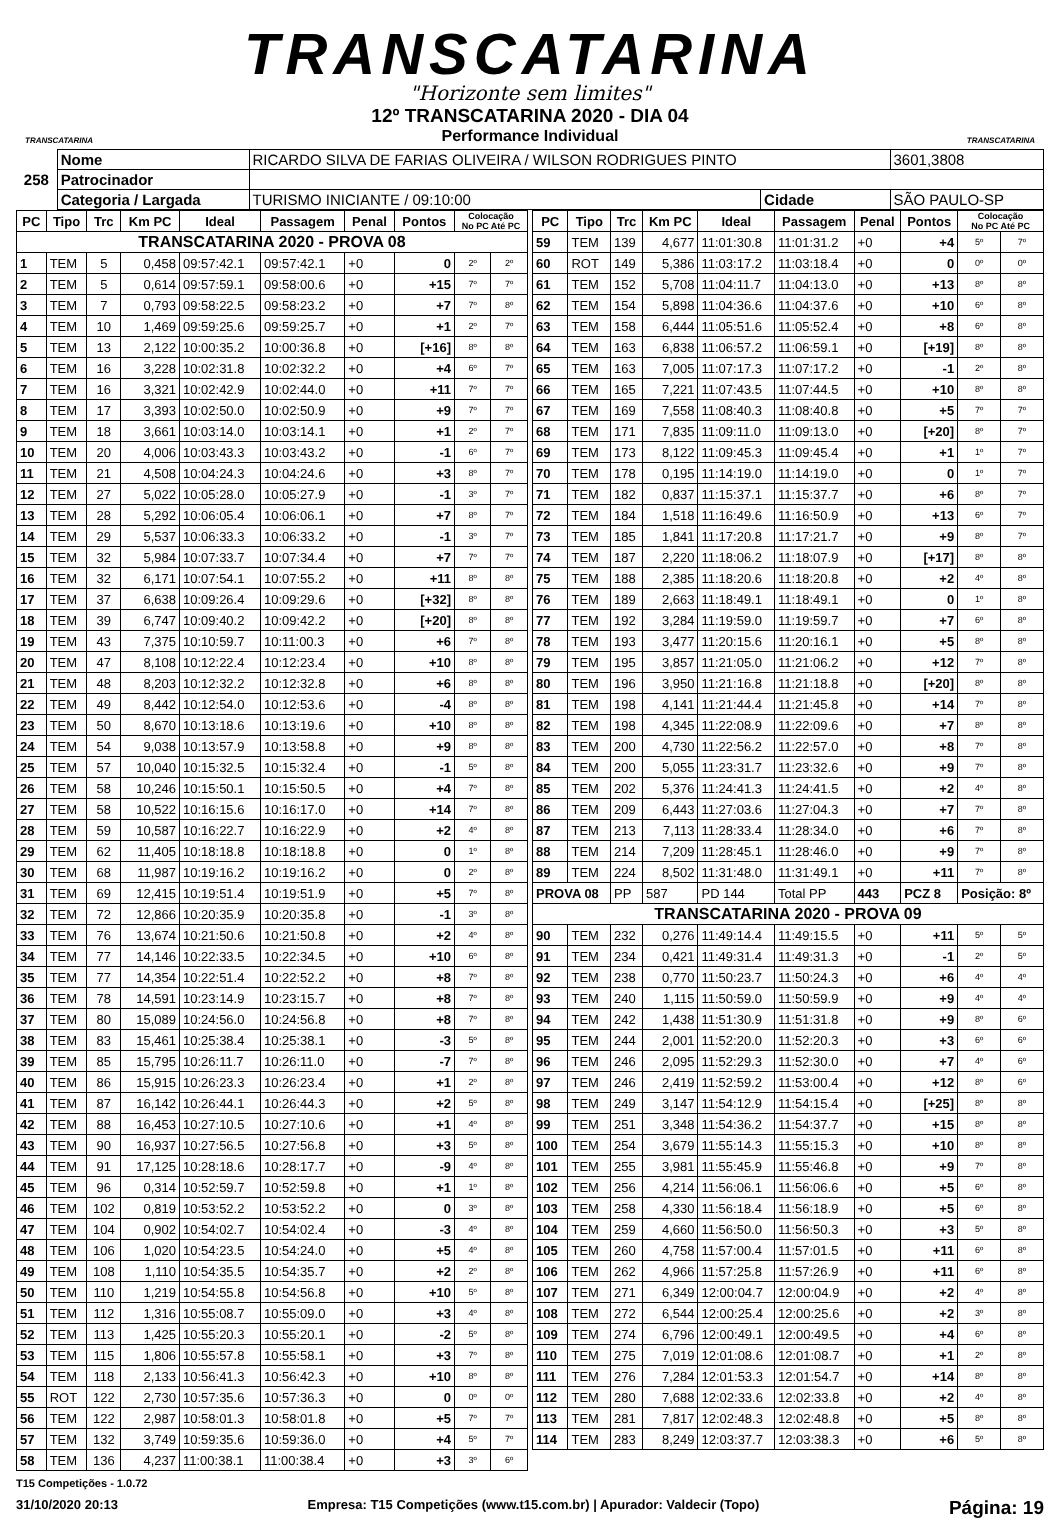TRANSCATARINA
"Horizonte sem limites"
TRANSCATARINA
12º TRANSCATARINA 2020 - DIA 04
Performance Individual
TRANSCATARINA
| 258 | Nome | RICARDO SILVA DE FARIAS OLIVEIRA / WILSON RODRIGUES PINTO | | | 3601,3808 |
| | Patrocinador | | | | |
| | Categoria / Largada | TURISMO INICIANTE / 09:10:00 | Cidade | SÃO PAULO-SP | |
| PC | Tipo | Trc | Km PC | Ideal | Passagem | Penal | Pontos | Colocação No PC Até PC | |
| --- | --- | --- | --- | --- | --- | --- | --- | --- | --- |
| TRANSCATARINA 2020 - PROVA 08 | | | | | | | | | |
| 1 | TEM | 5 | 0,458 | 09:57:42.1 | 09:57:42.1 | +0 | 0 | 2º | 2º |
| 2 | TEM | 5 | 0,614 | 09:57:59.1 | 09:58:00.6 | +0 | +15 | 7º | 7º |
| 3 | TEM | 7 | 0,793 | 09:58:22.5 | 09:58:23.2 | +0 | +7 | 7º | 8º |
| 4 | TEM | 10 | 1,469 | 09:59:25.6 | 09:59:25.7 | +0 | +1 | 2º | 7º |
| 5 | TEM | 13 | 2,122 | 10:00:35.2 | 10:00:36.8 | +0 | [+16] | 8º | 8º |
| 6 | TEM | 16 | 3,228 | 10:02:31.8 | 10:02:32.2 | +0 | +4 | 6º | 7º |
| 7 | TEM | 16 | 3,321 | 10:02:42.9 | 10:02:44.0 | +0 | +11 | 7º | 7º |
| 8 | TEM | 17 | 3,393 | 10:02:50.0 | 10:02:50.9 | +0 | +9 | 7º | 7º |
| 9 | TEM | 18 | 3,661 | 10:03:14.0 | 10:03:14.1 | +0 | +1 | 2º | 7º |
| 10 | TEM | 20 | 4,006 | 10:03:43.3 | 10:03:43.2 | +0 | -1 | 6º | 7º |
| 11 | TEM | 21 | 4,508 | 10:04:24.3 | 10:04:24.6 | +0 | +3 | 8º | 7º |
| 12 | TEM | 27 | 5,022 | 10:05:28.0 | 10:05:27.9 | +0 | -1 | 3º | 7º |
| 13 | TEM | 28 | 5,292 | 10:06:05.4 | 10:06:06.1 | +0 | +7 | 8º | 7º |
| 14 | TEM | 29 | 5,537 | 10:06:33.3 | 10:06:33.2 | +0 | -1 | 3º | 7º |
| 15 | TEM | 32 | 5,984 | 10:07:33.7 | 10:07:34.4 | +0 | +7 | 7º | 7º |
| 16 | TEM | 32 | 6,171 | 10:07:54.1 | 10:07:55.2 | +0 | +11 | 8º | 8º |
| 17 | TEM | 37 | 6,638 | 10:09:26.4 | 10:09:29.6 | +0 | [+32] | 8º | 8º |
| 18 | TEM | 39 | 6,747 | 10:09:40.2 | 10:09:42.2 | +0 | [+20] | 8º | 8º |
| 19 | TEM | 43 | 7,375 | 10:10:59.7 | 10:11:00.3 | +0 | +6 | 7º | 8º |
| 20 | TEM | 47 | 8,108 | 10:12:22.4 | 10:12:23.4 | +0 | +10 | 8º | 8º |
| 21 | TEM | 48 | 8,203 | 10:12:32.2 | 10:12:32.8 | +0 | +6 | 8º | 8º |
| 22 | TEM | 49 | 8,442 | 10:12:54.0 | 10:12:53.6 | +0 | -4 | 8º | 8º |
| 23 | TEM | 50 | 8,670 | 10:13:18.6 | 10:13:19.6 | +0 | +10 | 8º | 8º |
| 24 | TEM | 54 | 9,038 | 10:13:57.9 | 10:13:58.8 | +0 | +9 | 8º | 8º |
| 25 | TEM | 57 | 10,040 | 10:15:32.5 | 10:15:32.4 | +0 | -1 | 5º | 8º |
| 26 | TEM | 58 | 10,246 | 10:15:50.1 | 10:15:50.5 | +0 | +4 | 7º | 8º |
| 27 | TEM | 58 | 10,522 | 10:16:15.6 | 10:16:17.0 | +0 | +14 | 7º | 8º |
| 28 | TEM | 59 | 10,587 | 10:16:22.7 | 10:16:22.9 | +0 | +2 | 4º | 8º |
| 29 | TEM | 62 | 11,405 | 10:18:18.8 | 10:18:18.8 | +0 | 0 | 1º | 8º |
| 30 | TEM | 68 | 11,987 | 10:19:16.2 | 10:19:16.2 | +0 | 0 | 2º | 8º |
| 31 | TEM | 69 | 12,415 | 10:19:51.4 | 10:19:51.9 | +0 | +5 | 7º | 8º |
| 32 | TEM | 72 | 12,866 | 10:20:35.9 | 10:20:35.8 | +0 | -1 | 3º | 8º |
| 33 | TEM | 76 | 13,674 | 10:21:50.6 | 10:21:50.8 | +0 | +2 | 4º | 8º |
| 34 | TEM | 77 | 14,146 | 10:22:33.5 | 10:22:34.5 | +0 | +10 | 6º | 8º |
| 35 | TEM | 77 | 14,354 | 10:22:51.4 | 10:22:52.2 | +0 | +8 | 7º | 8º |
| 36 | TEM | 78 | 14,591 | 10:23:14.9 | 10:23:15.7 | +0 | +8 | 7º | 8º |
| 37 | TEM | 80 | 15,089 | 10:24:56.0 | 10:24:56.8 | +0 | +8 | 7º | 8º |
| 38 | TEM | 83 | 15,461 | 10:25:38.4 | 10:25:38.1 | +0 | -3 | 5º | 8º |
| 39 | TEM | 85 | 15,795 | 10:26:11.7 | 10:26:11.0 | +0 | -7 | 7º | 8º |
| 40 | TEM | 86 | 15,915 | 10:26:23.3 | 10:26:23.4 | +0 | +1 | 2º | 8º |
| 41 | TEM | 87 | 16,142 | 10:26:44.1 | 10:26:44.3 | +0 | +2 | 5º | 8º |
| 42 | TEM | 88 | 16,453 | 10:27:10.5 | 10:27:10.6 | +0 | +1 | 4º | 8º |
| 43 | TEM | 90 | 16,937 | 10:27:56.5 | 10:27:56.8 | +0 | +3 | 5º | 8º |
| 44 | TEM | 91 | 17,125 | 10:28:18.6 | 10:28:17.7 | +0 | -9 | 4º | 8º |
| 45 | TEM | 96 | 0,314 | 10:52:59.7 | 10:52:59.8 | +0 | +1 | 1º | 8º |
| 46 | TEM | 102 | 0,819 | 10:53:52.2 | 10:53:52.2 | +0 | 0 | 3º | 8º |
| 47 | TEM | 104 | 0,902 | 10:54:02.7 | 10:54:02.4 | +0 | -3 | 4º | 8º |
| 48 | TEM | 106 | 1,020 | 10:54:23.5 | 10:54:24.0 | +0 | +5 | 4º | 8º |
| 49 | TEM | 108 | 1,110 | 10:54:35.5 | 10:54:35.7 | +0 | +2 | 2º | 8º |
| 50 | TEM | 110 | 1,219 | 10:54:55.8 | 10:54:56.8 | +0 | +10 | 5º | 8º |
| 51 | TEM | 112 | 1,316 | 10:55:08.7 | 10:55:09.0 | +0 | +3 | 4º | 8º |
| 52 | TEM | 113 | 1,425 | 10:55:20.3 | 10:55:20.1 | +0 | -2 | 5º | 8º |
| 53 | TEM | 115 | 1,806 | 10:55:57.8 | 10:55:58.1 | +0 | +3 | 7º | 8º |
| 54 | TEM | 118 | 2,133 | 10:56:41.3 | 10:56:42.3 | +0 | +10 | 8º | 8º |
| 55 | ROT | 122 | 2,730 | 10:57:35.6 | 10:57:36.3 | +0 | 0 | 0º | 0º |
| 56 | TEM | 122 | 2,987 | 10:58:01.3 | 10:58:01.8 | +0 | +5 | 7º | 7º |
| 57 | TEM | 132 | 3,749 | 10:59:35.6 | 10:59:36.0 | +0 | +4 | 5º | 7º |
| 58 | TEM | 136 | 4,237 | 11:00:38.1 | 11:00:38.4 | +0 | +3 | 3º | 6º |
| PC | Tipo | Trc | Km PC | Ideal | Passagem | Penal | Pontos | Colocação No PC Até PC | |
| --- | --- | --- | --- | --- | --- | --- | --- | --- | --- |
| 59 | TEM | 139 | 4,677 | 11:01:30.8 | 11:01:31.2 | +0 | +4 | 5º | 7º |
| 60 | ROT | 149 | 5,386 | 11:03:17.2 | 11:03:18.4 | +0 | 0 | 0º | 0º |
| 61 | TEM | 152 | 5,708 | 11:04:11.7 | 11:04:13.0 | +0 | +13 | 8º | 8º |
| 62 | TEM | 154 | 5,898 | 11:04:36.6 | 11:04:37.6 | +0 | +10 | 6º | 8º |
| 63 | TEM | 158 | 6,444 | 11:05:51.6 | 11:05:52.4 | +0 | +8 | 6º | 8º |
| 64 | TEM | 163 | 6,838 | 11:06:57.2 | 11:06:59.1 | +0 | [+19] | 8º | 8º |
| 65 | TEM | 163 | 7,005 | 11:07:17.3 | 11:07:17.2 | +0 | -1 | 2º | 8º |
| 66 | TEM | 165 | 7,221 | 11:07:43.5 | 11:07:44.5 | +0 | +10 | 8º | 8º |
| 67 | TEM | 169 | 7,558 | 11:08:40.3 | 11:08:40.8 | +0 | +5 | 7º | 7º |
| 68 | TEM | 171 | 7,835 | 11:09:11.0 | 11:09:13.0 | +0 | [+20] | 8º | 7º |
| 69 | TEM | 173 | 8,122 | 11:09:45.3 | 11:09:45.4 | +0 | +1 | 1º | 7º |
| 70 | TEM | 178 | 0,195 | 11:14:19.0 | 11:14:19.0 | +0 | 0 | 1º | 7º |
| 71 | TEM | 182 | 0,837 | 11:15:37.1 | 11:15:37.7 | +0 | +6 | 8º | 7º |
| 72 | TEM | 184 | 1,518 | 11:16:49.6 | 11:16:50.9 | +0 | +13 | 6º | 7º |
| 73 | TEM | 185 | 1,841 | 11:17:20.8 | 11:17:21.7 | +0 | +9 | 8º | 7º |
| 74 | TEM | 187 | 2,220 | 11:18:06.2 | 11:18:07.9 | +0 | [+17] | 8º | 8º |
| 75 | TEM | 188 | 2,385 | 11:18:20.6 | 11:18:20.8 | +0 | +2 | 4º | 8º |
| 76 | TEM | 189 | 2,663 | 11:18:49.1 | 11:18:49.1 | +0 | 0 | 1º | 8º |
| 77 | TEM | 192 | 3,284 | 11:19:59.0 | 11:19:59.7 | +0 | +7 | 6º | 8º |
| 78 | TEM | 193 | 3,477 | 11:20:15.6 | 11:20:16.1 | +0 | +5 | 8º | 8º |
| 79 | TEM | 195 | 3,857 | 11:21:05.0 | 11:21:06.2 | +0 | +12 | 7º | 8º |
| 80 | TEM | 196 | 3,950 | 11:21:16.8 | 11:21:18.8 | +0 | [+20] | 8º | 8º |
| 81 | TEM | 198 | 4,141 | 11:21:44.4 | 11:21:45.8 | +0 | +14 | 7º | 8º |
| 82 | TEM | 198 | 4,345 | 11:22:08.9 | 11:22:09.6 | +0 | +7 | 8º | 8º |
| 83 | TEM | 200 | 4,730 | 11:22:56.2 | 11:22:57.0 | +0 | +8 | 7º | 8º |
| 84 | TEM | 200 | 5,055 | 11:23:31.7 | 11:23:32.6 | +0 | +9 | 7º | 8º |
| 85 | TEM | 202 | 5,376 | 11:24:41.3 | 11:24:41.5 | +0 | +2 | 4º | 8º |
| 86 | TEM | 209 | 6,443 | 11:27:03.6 | 11:27:04.3 | +0 | +7 | 7º | 8º |
| 87 | TEM | 213 | 7,113 | 11:28:33.4 | 11:28:34.0 | +0 | +6 | 7º | 8º |
| 88 | TEM | 214 | 7,209 | 11:28:45.1 | 11:28:46.0 | +0 | +9 | 7º | 8º |
| 89 | TEM | 224 | 8,502 | 11:31:48.0 | 11:31:49.1 | +0 | +11 | 7º | 8º |
| PROVA 08 | | PP | 587 | PD 144 | Total PP | 443 | PCZ 8 | Posição: 8º | |
| TRANSCATARINA 2020 - PROVA 09 | | | | | | | | | |
| 90 | TEM | 232 | 0,276 | 11:49:14.4 | 11:49:15.5 | +0 | +11 | 5º | 5º |
| 91 | TEM | 234 | 0,421 | 11:49:31.4 | 11:49:31.3 | +0 | -1 | 2º | 5º |
| 92 | TEM | 238 | 0,770 | 11:50:23.7 | 11:50:24.3 | +0 | +6 | 4º | 4º |
| 93 | TEM | 240 | 1,115 | 11:50:59.0 | 11:50:59.9 | +0 | +9 | 4º | 4º |
| 94 | TEM | 242 | 1,438 | 11:51:30.9 | 11:51:31.8 | +0 | +9 | 8º | 6º |
| 95 | TEM | 244 | 2,001 | 11:52:20.0 | 11:52:20.3 | +0 | +3 | 6º | 6º |
| 96 | TEM | 246 | 2,095 | 11:52:29.3 | 11:52:30.0 | +0 | +7 | 4º | 6º |
| 97 | TEM | 246 | 2,419 | 11:52:59.2 | 11:53:00.4 | +0 | +12 | 8º | 6º |
| 98 | TEM | 249 | 3,147 | 11:54:12.9 | 11:54:15.4 | +0 | [+25] | 8º | 8º |
| 99 | TEM | 251 | 3,348 | 11:54:36.2 | 11:54:37.7 | +0 | +15 | 8º | 8º |
| 100 | TEM | 254 | 3,679 | 11:55:14.3 | 11:55:15.3 | +0 | +10 | 8º | 8º |
| 101 | TEM | 255 | 3,981 | 11:55:45.9 | 11:55:46.8 | +0 | +9 | 7º | 8º |
| 102 | TEM | 256 | 4,214 | 11:56:06.1 | 11:56:06.6 | +0 | +5 | 6º | 8º |
| 103 | TEM | 258 | 4,330 | 11:56:18.4 | 11:56:18.9 | +0 | +5 | 6º | 8º |
| 104 | TEM | 259 | 4,660 | 11:56:50.0 | 11:56:50.3 | +0 | +3 | 5º | 8º |
| 105 | TEM | 260 | 4,758 | 11:57:00.4 | 11:57:01.5 | +0 | +11 | 6º | 8º |
| 106 | TEM | 262 | 4,966 | 11:57:25.8 | 11:57:26.9 | +0 | +11 | 6º | 8º |
| 107 | TEM | 271 | 6,349 | 12:00:04.7 | 12:00:04.9 | +0 | +2 | 4º | 8º |
| 108 | TEM | 272 | 6,544 | 12:00:25.4 | 12:00:25.6 | +0 | +2 | 3º | 8º |
| 109 | TEM | 274 | 6,796 | 12:00:49.1 | 12:00:49.5 | +0 | +4 | 6º | 8º |
| 110 | TEM | 275 | 7,019 | 12:01:08.6 | 12:01:08.7 | +0 | +1 | 2º | 8º |
| 111 | TEM | 276 | 7,284 | 12:01:53.3 | 12:01:54.7 | +0 | +14 | 8º | 8º |
| 112 | TEM | 280 | 7,688 | 12:02:33.6 | 12:02:33.8 | +0 | +2 | 4º | 8º |
| 113 | TEM | 281 | 7,817 | 12:02:48.3 | 12:02:48.8 | +0 | +5 | 8º | 8º |
| 114 | TEM | 283 | 8,249 | 12:03:37.7 | 12:03:38.3 | +0 | +6 | 5º | 8º |
T15 Competições - 1.0.72
31/10/2020 20:13 Empresa: T15 Competições (www.t15.com.br) | Apurador: Valdecir (Topo) Página: 19